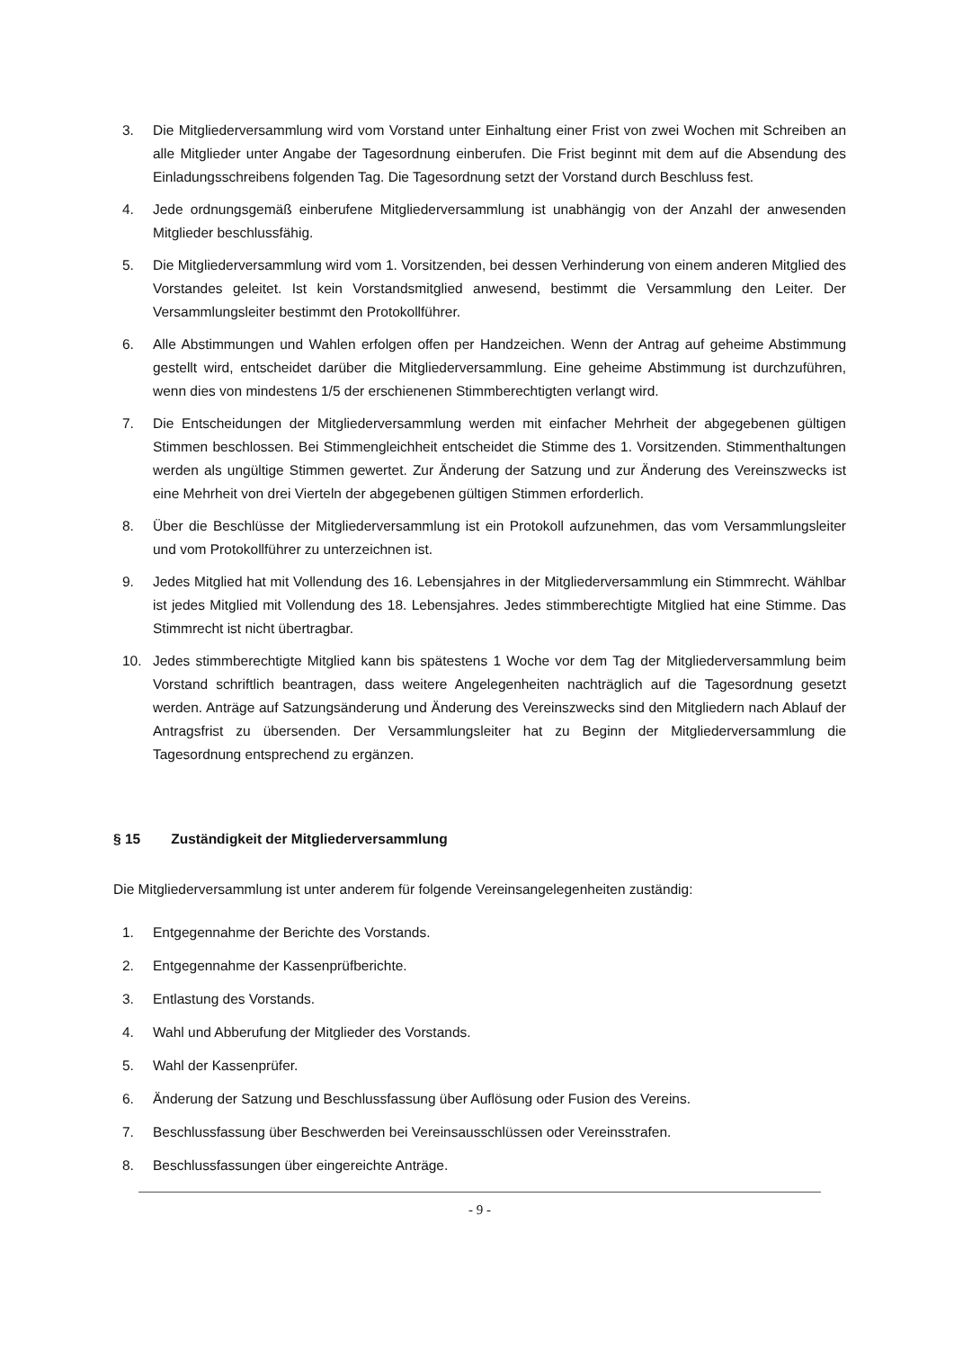3. Die Mitgliederversammlung wird vom Vorstand unter Einhaltung einer Frist von zwei Wochen mit Schreiben an alle Mitglieder unter Angabe der Tagesordnung einberufen. Die Frist beginnt mit dem auf die Absendung des Einladungsschreibens folgenden Tag. Die Tagesordnung setzt der Vorstand durch Beschluss fest.
4. Jede ordnungsgemäß einberufene Mitgliederversammlung ist unabhängig von der Anzahl der anwesenden Mitglieder beschlussfähig.
5. Die Mitgliederversammlung wird vom 1. Vorsitzenden, bei dessen Verhinderung von einem anderen Mitglied des Vorstandes geleitet. Ist kein Vorstandsmitglied anwesend, bestimmt die Versammlung den Leiter. Der Versammlungsleiter bestimmt den Protokollführer.
6. Alle Abstimmungen und Wahlen erfolgen offen per Handzeichen. Wenn der Antrag auf geheime Abstimmung gestellt wird, entscheidet darüber die Mitgliederversammlung. Eine geheime Abstimmung ist durchzuführen, wenn dies von mindestens 1/5 der erschienenen Stimmberechtigten verlangt wird.
7. Die Entscheidungen der Mitgliederversammlung werden mit einfacher Mehrheit der abgegebenen gültigen Stimmen beschlossen. Bei Stimmengleichheit entscheidet die Stimme des 1. Vorsitzenden. Stimmenthaltungen werden als ungültige Stimmen gewertet. Zur Änderung der Satzung und zur Änderung des Vereinszwecks ist eine Mehrheit von drei Vierteln der abgegebenen gültigen Stimmen erforderlich.
8. Über die Beschlüsse der Mitgliederversammlung ist ein Protokoll aufzunehmen, das vom Versammlungsleiter und vom Protokollführer zu unterzeichnen ist.
9. Jedes Mitglied hat mit Vollendung des 16. Lebensjahres in der Mitgliederversammlung ein Stimmrecht. Wählbar ist jedes Mitglied mit Vollendung des 18. Lebensjahres. Jedes stimmberechtigte Mitglied hat eine Stimme. Das Stimmrecht ist nicht übertragbar.
10. Jedes stimmberechtigte Mitglied kann bis spätestens 1 Woche vor dem Tag der Mitgliederversammlung beim Vorstand schriftlich beantragen, dass weitere Angelegenheiten nachträglich auf die Tagesordnung gesetzt werden. Anträge auf Satzungsänderung und Änderung des Vereinszwecks sind den Mitgliedern nach Ablauf der Antragsfrist zu übersenden. Der Versammlungsleiter hat zu Beginn der Mitgliederversammlung die Tagesordnung entsprechend zu ergänzen.
§ 15 Zuständigkeit der Mitgliederversammlung
Die Mitgliederversammlung ist unter anderem für folgende Vereinsangelegenheiten zuständig:
1. Entgegennahme der Berichte des Vorstands.
2. Entgegennahme der Kassenprüfberichte.
3. Entlastung des Vorstands.
4. Wahl und Abberufung der Mitglieder des Vorstands.
5. Wahl der Kassenprüfer.
6. Änderung der Satzung und Beschlussfassung über Auflösung oder Fusion des Vereins.
7. Beschlussfassung über Beschwerden bei Vereinsausschlüssen oder Vereinsstrafen.
8. Beschlussfassungen über eingereichte Anträge.
- 9 -